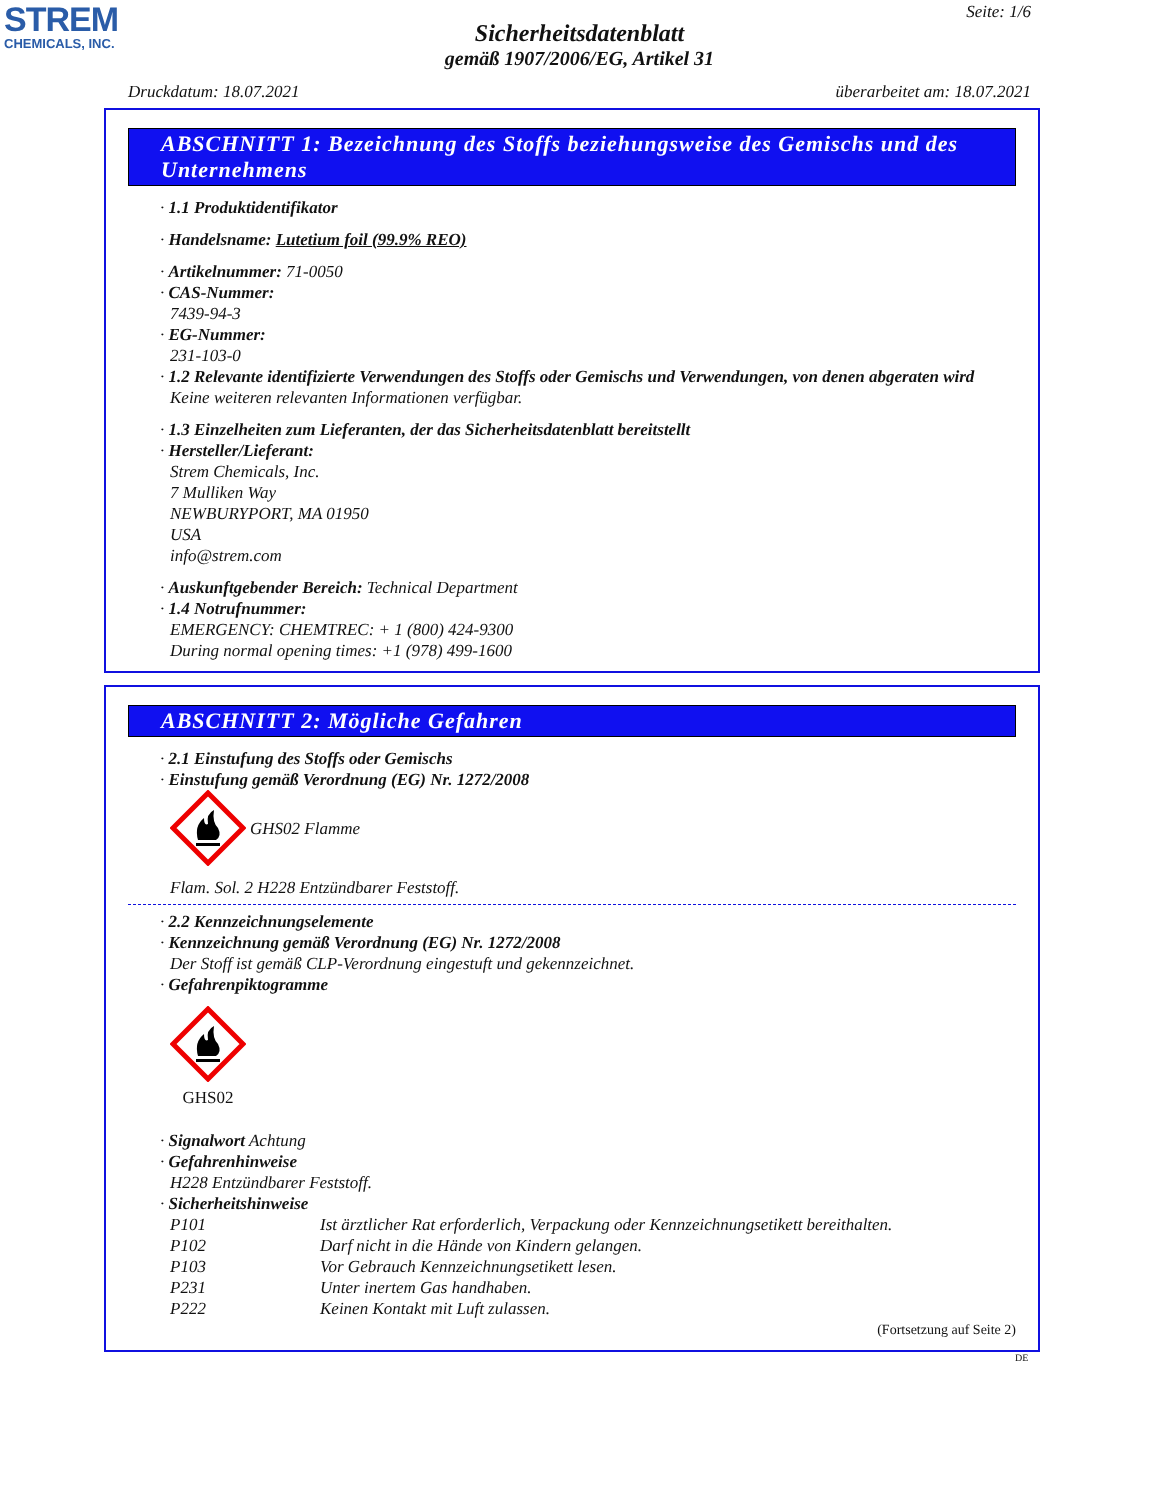STREM
CHEMICALS, INC.
Seite: 1/6
Sicherheitsdatenblatt
gemäß 1907/2006/EG, Artikel 31
Druckdatum: 18.07.2021 überarbeitet am: 18.07.2021
ABSCHNITT 1: Bezeichnung des Stoffs beziehungsweise des Gemischs und des Unternehmens
· 1.1 Produktidentifikator
· Handelsname: Lutetium foil (99.9% REO)
· Artikelnummer: 71-0050
· CAS-Nummer:
7439-94-3
· EG-Nummer:
231-103-0
· 1.2 Relevante identifizierte Verwendungen des Stoffs oder Gemischs und Verwendungen, von denen abgeraten wird
Keine weiteren relevanten Informationen verfügbar.
· 1.3 Einzelheiten zum Lieferanten, der das Sicherheitsdatenblatt bereitstellt
· Hersteller/Lieferant:
Strem Chemicals, Inc.
7 Mulliken Way
NEWBURYPORT, MA 01950
USA
info@strem.com
· Auskunftgebender Bereich: Technical Department
· 1.4 Notrufnummer:
EMERGENCY: CHEMTREC: + 1 (800) 424-9300
During normal opening times: +1 (978) 499-1600
ABSCHNITT 2: Mögliche Gefahren
· 2.1 Einstufung des Stoffs oder Gemischs
· Einstufung gemäß Verordnung (EG) Nr. 1272/2008
GHS02 Flamme
Flam. Sol. 2 H228 Entzündbarer Feststoff.
· 2.2 Kennzeichnungselemente
· Kennzeichnung gemäß Verordnung (EG) Nr. 1272/2008
Der Stoff ist gemäß CLP-Verordnung eingestuft und gekennzeichnet.
· Gefahrenpiktogramme
GHS02
· Signalwort Achtung
· Gefahrenhinweise
H228 Entzündbarer Feststoff.
· Sicherheitshinweise
P101 Ist ärztlicher Rat erforderlich, Verpackung oder Kennzeichnungsetikett bereithalten.
P102 Darf nicht in die Hände von Kindern gelangen.
P103 Vor Gebrauch Kennzeichnungsetikett lesen.
P231 Unter inertem Gas handhaben.
P222 Keinen Kontakt mit Luft zulassen.
(Fortsetzung auf Seite 2)
DE